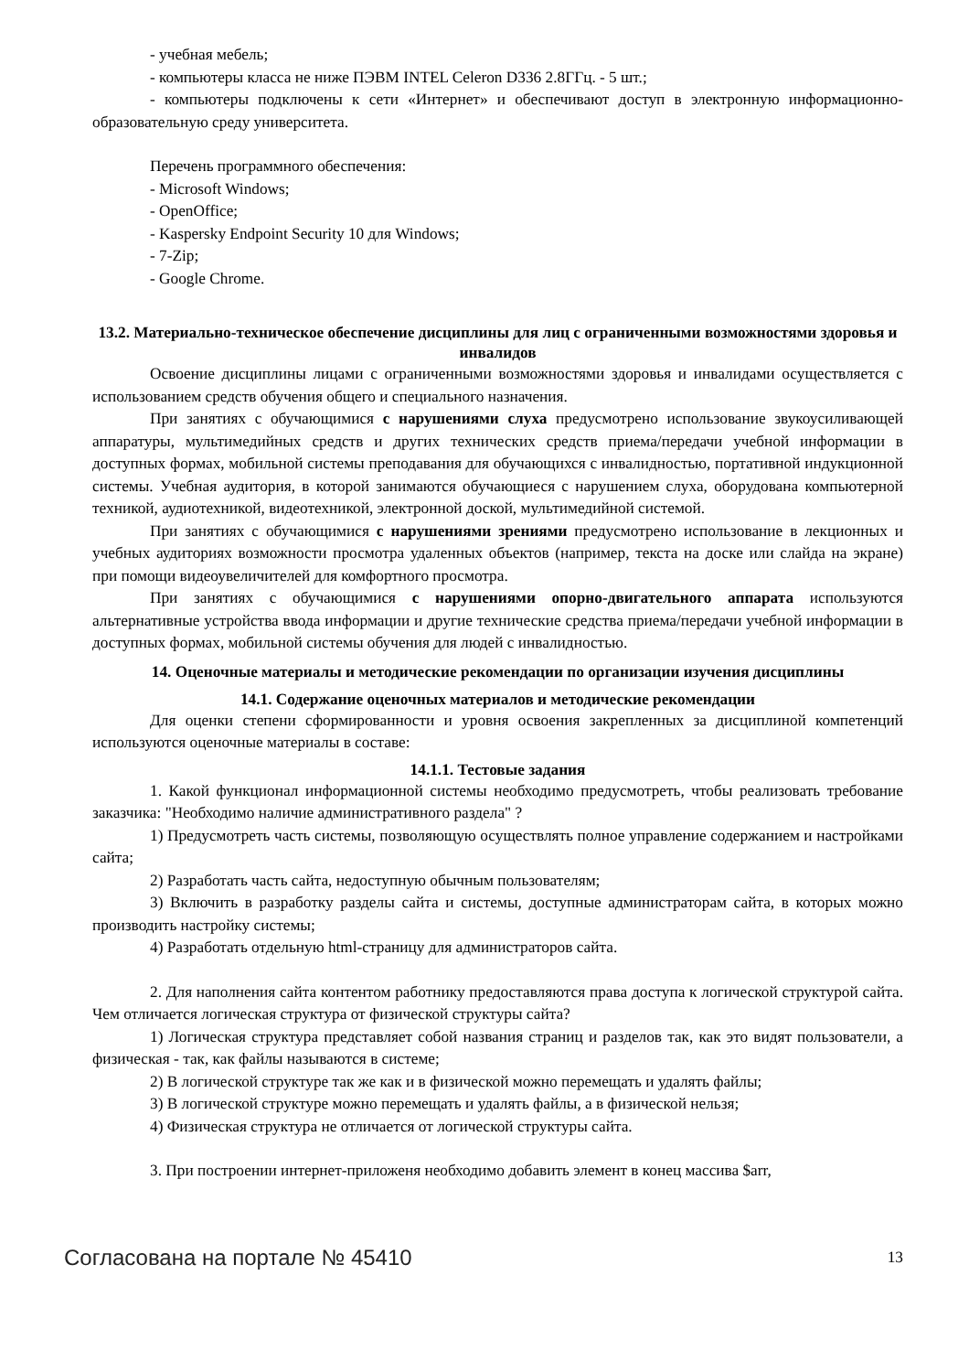- учебная мебель;
- компьютеры класса не ниже ПЭВМ INTEL Celeron D336 2.8ГГц. - 5 шт.;
- компьютеры подключены к сети «Интернет» и обеспечивают доступ в электронную информационно-образовательную среду университета.
Перечень программного обеспечения:
- Microsoft Windows;
- OpenOffice;
- Kaspersky Endpoint Security 10 для Windows;
- 7-Zip;
- Google Chrome.
13.2. Материально-техническое обеспечение дисциплины для лиц с ограниченными возможностями здоровья и инвалидов
Освоение дисциплины лицами с ограниченными возможностями здоровья и инвалидами осуществляется с использованием средств обучения общего и специального назначения.
При занятиях с обучающимися с нарушениями слуха предусмотрено использование звукоусиливающей аппаратуры, мультимедийных средств и других технических средств приема/передачи учебной информации в доступных формах, мобильной системы преподавания для обучающихся с инвалидностью, портативной индукционной системы. Учебная аудитория, в которой занимаются обучающиеся с нарушением слуха, оборудована компьютерной техникой, аудиотехникой, видеотехникой, электронной доской, мультимедийной системой.
При занятиях с обучающимися с нарушениями зрениями предусмотрено использование в лекционных и учебных аудиториях возможности просмотра удаленных объектов (например, текста на доске или слайда на экране) при помощи видеоувеличителей для комфортного просмотра.
При занятиях с обучающимися с нарушениями опорно-двигательного аппарата используются альтернативные устройства ввода информации и другие технические средства приема/передачи учебной информации в доступных формах, мобильной системы обучения для людей с инвалидностью.
14. Оценочные материалы и методические рекомендации по организации изучения дисциплины
14.1. Содержание оценочных материалов и методические рекомендации
Для оценки степени сформированности и уровня освоения закрепленных за дисциплиной компетенций используются оценочные материалы в составе:
14.1.1. Тестовые задания
1. Какой функционал информационной системы необходимо предусмотреть, чтобы реализовать требование заказчика: "Необходимо наличие административного раздела" ?
1) Предусмотреть часть системы, позволяющую осуществлять полное управление содержанием и настройками сайта;
2) Разработать часть сайта, недоступную обычным пользователям;
3) Включить в разработку разделы сайта и системы, доступные администраторам сайта, в которых можно производить настройку системы;
4) Разработать отдельную html-страницу для администраторов сайта.
2. Для наполнения сайта контентом работнику предоставляются права доступа к логической структурой сайта. Чем отличается логическая структура от физической структуры сайта?
1) Логическая структура представляет собой названия страниц и разделов так, как это видят пользователи, а физическая - так, как файлы называются в системе;
2) В логической структуре так же как и в физической можно перемещать и удалять файлы;
3) В логической структуре можно перемещать и удалять файлы, а в физической нельзя;
4) Физическая структура не отличается от логической структуры сайта.
3. При построении интернет-приложеня необходимо добавить элемент в конец массива $arr,
Согласована на портале № 45410 13